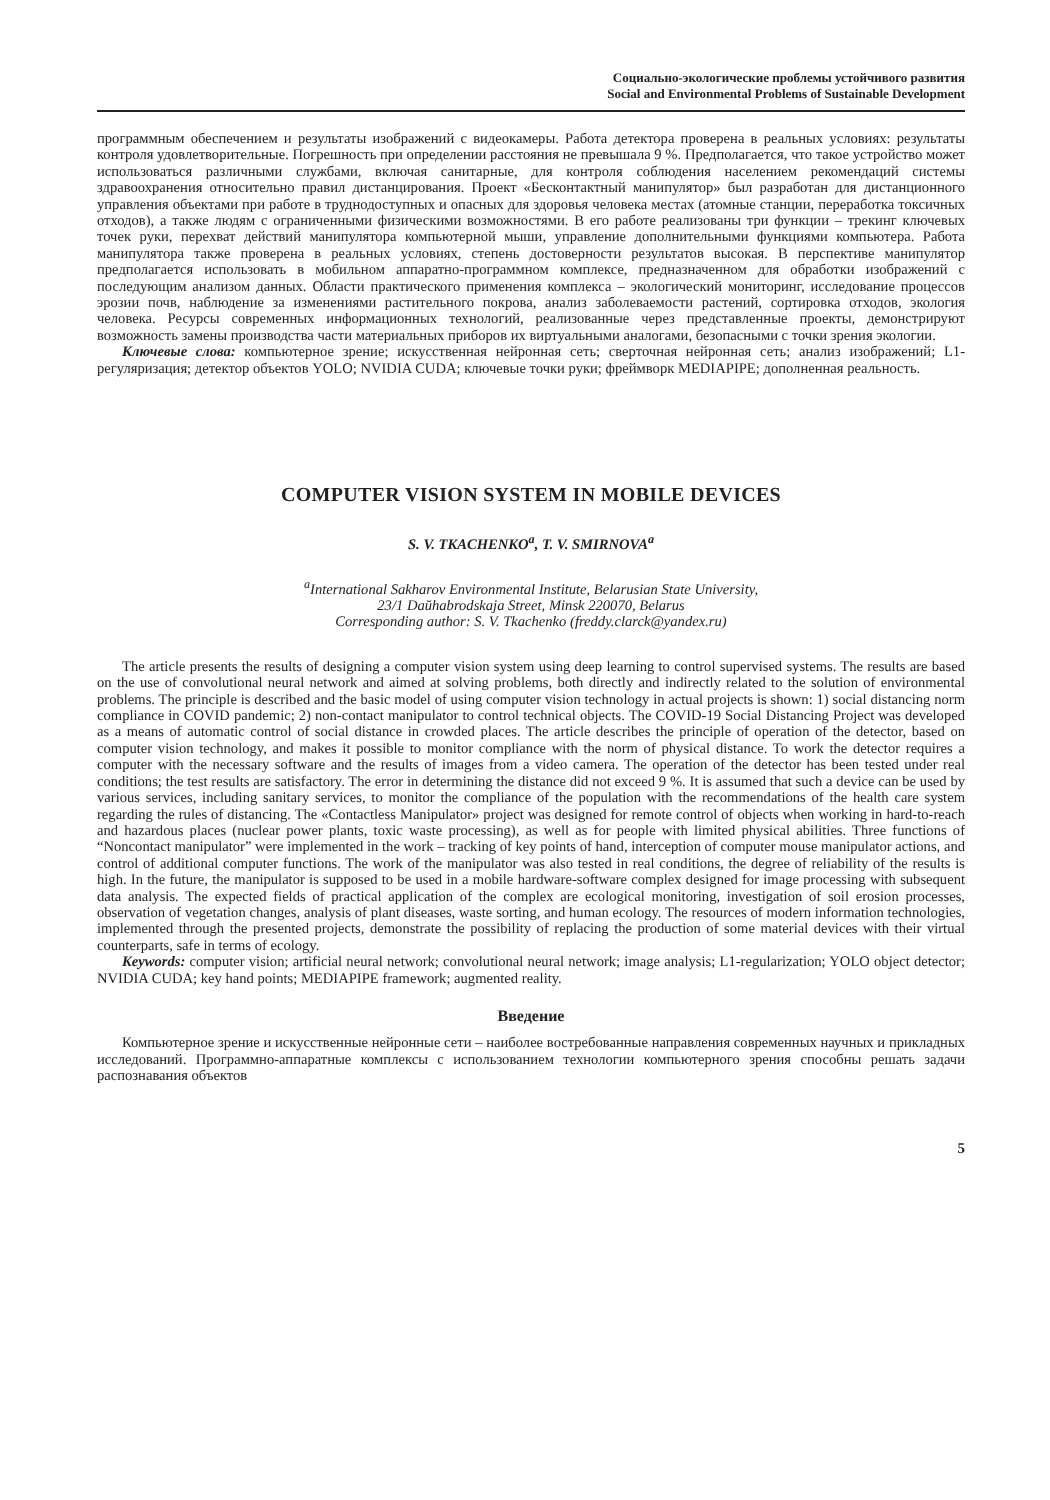Социально-экологические проблемы устойчивого развития
Social and Environmental Problems of Sustainable Development
программным обеспечением и результаты изображений с видеокамеры. Работа детектора проверена в реальных условиях: результаты контроля удовлетворительные. Погрешность при определении расстояния не превышала 9 %. Предполагается, что такое устройство может использоваться различными службами, включая санитарные, для контроля соблюдения населением рекомендаций системы здравоохранения относительно правил дистанцирования. Проект «Бесконтактный манипулятор» был разработан для дистанционного управления объектами при работе в труднодоступных и опасных для здоровья человека местах (атомные станции, переработка токсичных отходов), а также людям с ограниченными физическими возможностями. В его работе реализованы три функции – трекинг ключевых точек руки, перехват действий манипулятора компьютерной мыши, управление дополнительными функциями компьютера. Работа манипулятора также проверена в реальных условиях, степень достоверности результатов высокая. В перспективе манипулятор предполагается использовать в мобильном аппаратно-программном комплексе, предназначенном для обработки изображений с последующим анализом данных. Области практического применения комплекса – экологический мониторинг, исследование процессов эрозии почв, наблюдение за изменениями растительного покрова, анализ заболеваемости растений, сортировка отходов, экология человека. Ресурсы современных информационных технологий, реализованные через представленные проекты, демонстрируют возможность замены производства части материальных приборов их виртуальными аналогами, безопасными с точки зрения экологии.
Ключевые слова: компьютерное зрение; искусственная нейронная сеть; сверточная нейронная сеть; анализ изображений; L1-регуляризация; детектор объектов YOLO; NVIDIA CUDA; ключевые точки руки; фреймворк MEDIAPIPE; дополненная реальность.
COMPUTER VISION SYSTEM IN MOBILE DEVICES
S. V. TKACHENKO<sup>a</sup>, T. V. SMIRNOVA<sup>a</sup>
<sup>a</sup> International Sakharov Environmental Institute, Belarusian State University,
23/1 Daŭhabrodskaja Street, Minsk 220070, Belarus
Corresponding author: S. V. Tkachenko (freddy.clarck@yandex.ru)
The article presents the results of designing a computer vision system using deep learning to control supervised systems. The results are based on the use of convolutional neural network and aimed at solving problems, both directly and indirectly related to the solution of environmental problems. The principle is described and the basic model of using computer vision technology in actual projects is shown: 1) social distancing norm compliance in COVID pandemic; 2) non-contact manipulator to control technical objects. The COVID-19 Social Distancing Project was developed as a means of automatic control of social distance in crowded places. The article describes the principle of operation of the detector, based on computer vision technology, and makes it possible to monitor compliance with the norm of physical distance. To work the detector requires a computer with the necessary software and the results of images from a video camera. The operation of the detector has been tested under real conditions; the test results are satisfactory. The error in determining the distance did not exceed 9 %. It is assumed that such a device can be used by various services, including sanitary services, to monitor the compliance of the population with the recommendations of the health care system regarding the rules of distancing. The «Contactless Manipulator» project was designed for remote control of objects when working in hard-to-reach and hazardous places (nuclear power plants, toxic waste processing), as well as for people with limited physical abilities. Three functions of “Noncontact manipulator” were implemented in the work – tracking of key points of hand, interception of computer mouse manipulator actions, and control of additional computer functions. The work of the manipulator was also tested in real conditions, the degree of reliability of the results is high. In the future, the manipulator is supposed to be used in a mobile hardware-software complex designed for image processing with subsequent data analysis. The expected fields of practical application of the complex are ecological monitoring, investigation of soil erosion processes, observation of vegetation changes, analysis of plant diseases, waste sorting, and human ecology. The resources of modern information technologies, implemented through the presented projects, demonstrate the possibility of replacing the production of some material devices with their virtual counterparts, safe in terms of ecology.
Keywords: computer vision; artificial neural network; convolutional neural network; image analysis; L1-regularization; YOLO object detector; NVIDIA CUDA; key hand points; MEDIAPIPE framework; augmented reality.
Введение
Компьютерное зрение и искусственные нейронные сети – наиболее востребованные направления современных научных и прикладных исследований. Программно-аппаратные комплексы с использованием технологии компьютерного зрения способны решать задачи распознавания объектов
5